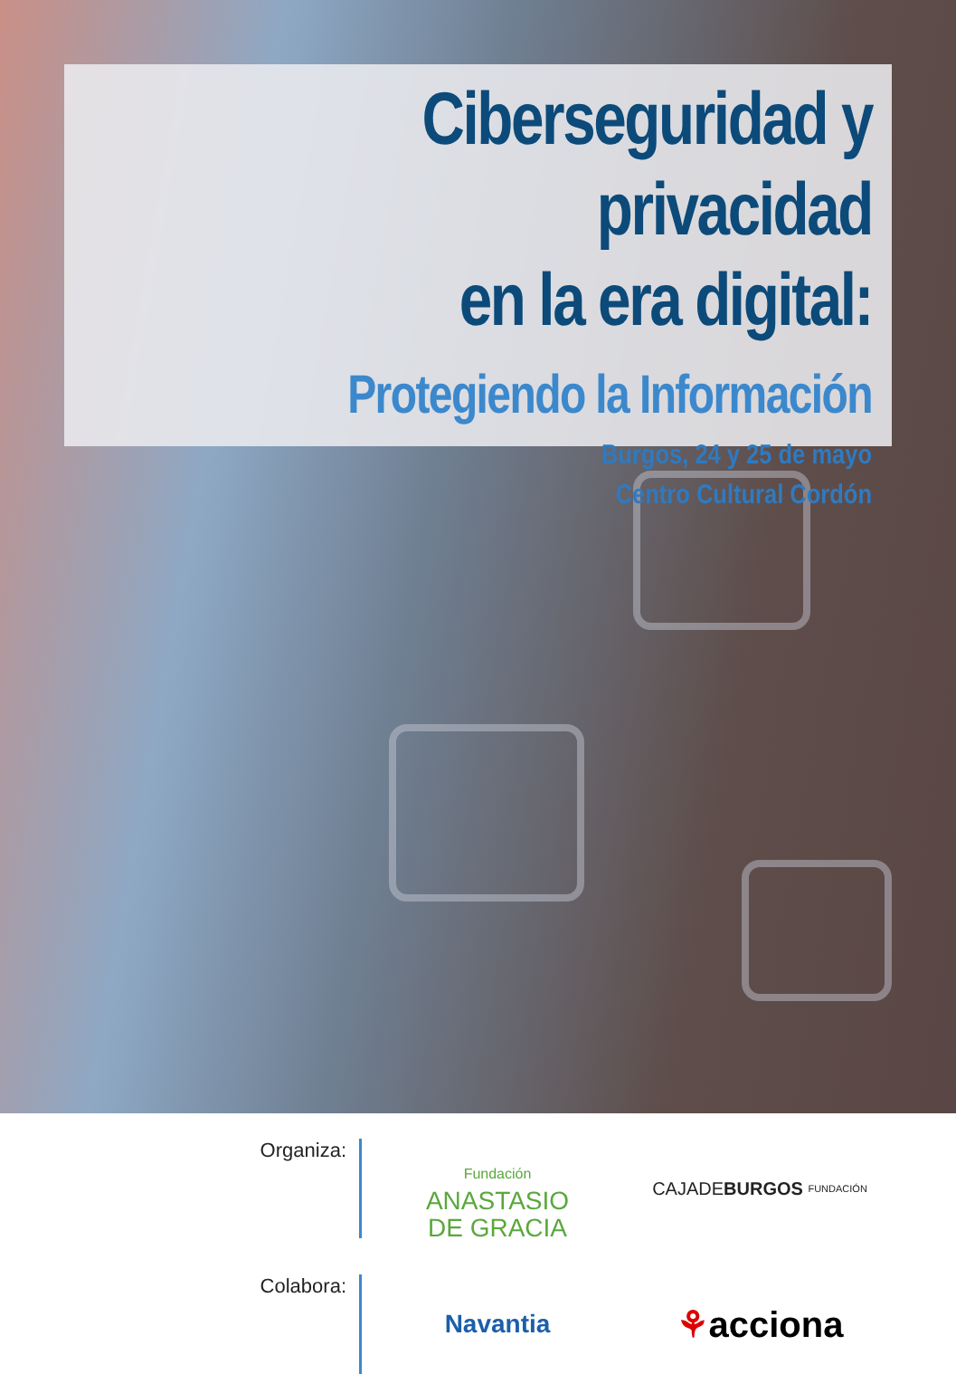Ciberseguridad y privacidad
en la era digital:
Protegiendo la Información
Burgos, 24 y 25 de mayo
Centro Cultural Cordón
Organiza:
Fundación
ANASTASIO
DE GRACIA
CAJADE BURGOS FUNDACIÓN
Colabora:
Navantia
⚘ acciona